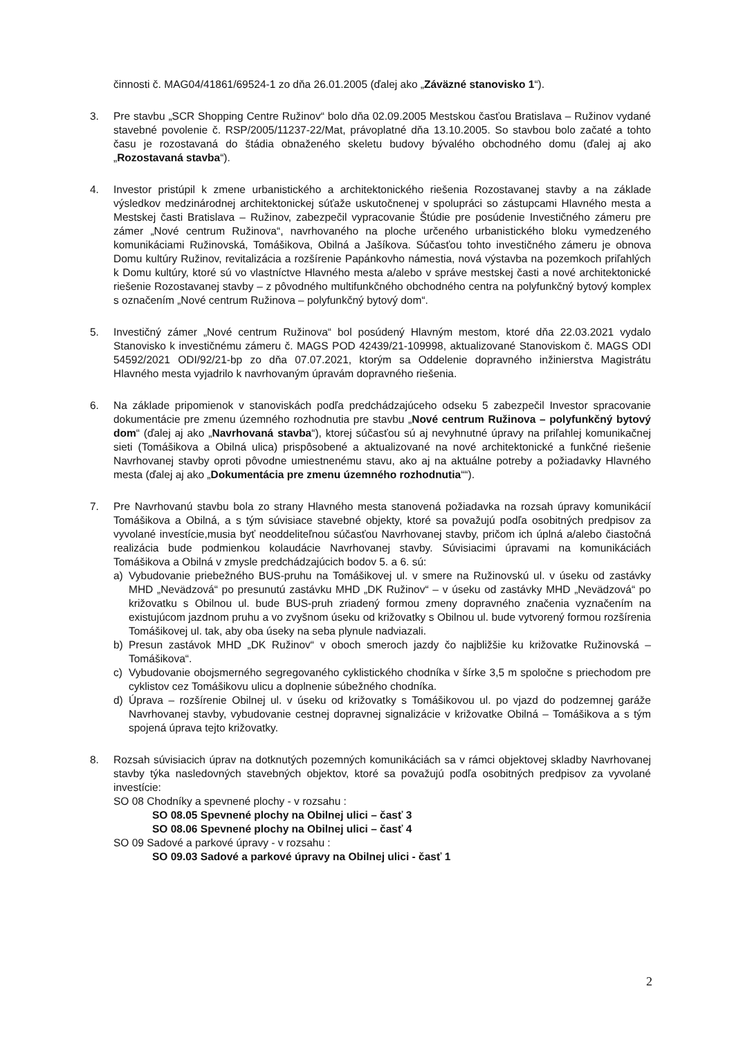činnosti č. MAG04/41861/69524-1 zo dňa 26.01.2005 (ďalej ako „Záväzné stanovisko 1“).
3. Pre stavbu „SCR Shopping Centre Ružinov“ bolo dňa 02.09.2005 Mestskou časťou Bratislava – Ružinov vydané stavebné povolenie č. RSP/2005/11237-22/Mat, právoplatné dňa 13.10.2005. So stavbou bolo začaté a tohto času je rozostavaná do štádia obnaženého skeletu budovy bývalého obchodného domu (ďalej aj ako „Rozostavaná stavba“).
4. Investor pristúpil k zmene urbanistického a architektonického riešenia Rozostavanej stavby a na základe výsledkov medzinárodnej architektonickej súťaže uskutočnenej v spolupráci so zástupcami Hlavného mesta a Mestskej časti Bratislava – Ružinov, zabezpečil vypracovanie Štúdie pre posúdenie Investičného zámeru pre zámer „Nové centrum Ružinova“, navrhovaného na ploche určeného urbanistického bloku vymedzeného komunikáciami Ružinovská, Tomášikova, Obilná a Jašíkova. Súčasťou tohto investičného zámeru je obnova Domu kultúry Ružinov, revitalizácia a rozšírenie Papánkovho námestia, nová výstavba na pozemkoch priľahlých k Domu kultúry, ktoré sú vo vlastníctve Hlavného mesta a/alebo v správe mestskej časti a nové architektonické riešenie Rozostavanej stavby – z pôvodného multifunkčného obchodného centra na polyfunkčný bytový komplex s označením „Nové centrum Ružinova – polyfunkčný bytový dom“.
5. Investičný zámer „Nové centrum Ružinova“ bol posúdený Hlavným mestom, ktoré dňa 22.03.2021 vydalo Stanovisko k investičnému zámeru č. MAGS POD 42439/21-109998, aktualizované Stanoviskom č. MAGS ODI 54592/2021 ODI/92/21-bp zo dňa 07.07.2021, ktorým sa Oddelenie dopravného inžinierstva Magistrátu Hlavného mesta vyjadrilo k navrhovaným úpravám dopravného riešenia.
6. Na základe pripomienok v stanoviskách podľa predchádzajúceho odseku 5 zabezpečil Investor spracovanie dokumentácie pre zmenu územného rozhodnutia pre stavbu „Nové centrum Ružinova – polyfunkčný bytový dom“ (ďalej aj ako „Navrhovaná stavba“), ktorej súčasťou sú aj nevyhnutné úpravy na priľahlej komunikačnej sieti (Tomášikova a Obilná ulica) prispôsobené a aktualizované na nové architektonické a funkčné riešenie Navrhovanej stavby oproti pôvodne umiestnenému stavu, ako aj na aktuálne potreby a požiadavky Hlavného mesta (ďalej aj ako „Dokumentácia pre zmenu územného rozhodnutia““).
7. Pre Navrhovanú stavbu bola zo strany Hlavného mesta stanovená požiadavka na rozsah úpravy komunikácií Tomášikova a Obilná, a s tým súvisiace stavebné objekty, ktoré sa považujú podľa osobitných predpisov za vyvolané investície,musia byť neoddeliteľnou súčasťou Navrhovanej stavby, pričom ich úplná a/alebo čiastočná realizácia bude podmienkou kolaudácie Navrhovanej stavby. Súvisiacimi úpravami na komunikáciách Tomášikova a Obilná v zmysle predchádzajúcich bodov 5. a 6. sú:
a) Vybudovanie priebežného BUS-pruhu na Tomášikovej ul. v smere na Ružinovskú ul. v úseku od zastávky MHD „Nevädzová“ po presunutú zastávku MHD „DK Ružinov“ – v úseku od zastávky MHD „Nevädzová“ po križovatku s Obilnou ul. bude BUS-pruh zriadený formou zmeny dopravného značenia vyznačením na existujúcom jazdnom pruhu a vo zvyšnom úseku od križovatky s Obilnou ul. bude vytvorený formou rozšírenia Tomášikovej ul. tak, aby oba úseky na seba plynule nadviazali.
b) Presun zastávok MHD „DK Ružinov“ v oboch smeroch jazdy čo najbližšie ku križovatke Ružinovská – Tomášikova“.
c) Vybudovanie obojsmerného segregovaného cyklistického chodníka v šírke 3,5 m spoločne s priechodom pre cyklistov cez Tomášikovu ulicu a doplnenie súbežného chodníka.
d) Úprava – rozšírenie Obilnej ul. v úseku od križovatky s Tomášikovou ul. po vjazd do podzemnej garáže Navrhovanej stavby, vybudovanie cestnej dopravnej signalizácie v križovatke Obilná – Tomášikova a s tým spojená úprava tejto križovatky.
8. Rozsah súvisiacich úprav na dotknutých pozemných komunikáciách sa v rámci objektovej skladby Navrhovanej stavby týka nasledovných stavebných objektov, ktoré sa považujú podľa osobitných predpisov za vyvolané investície:
SO 08 Chodníky a spevnené plochy - v rozsahu :
SO 08.05 Spevnené plochy na Obilnej ulici – časť 3
SO 08.06 Spevnené plochy na Obilnej ulici – časť 4
SO 09 Sadové a parkové úpravy - v rozsahu :
SO 09.03 Sadové a parkové úpravy na Obilnej ulici - časť 1
2